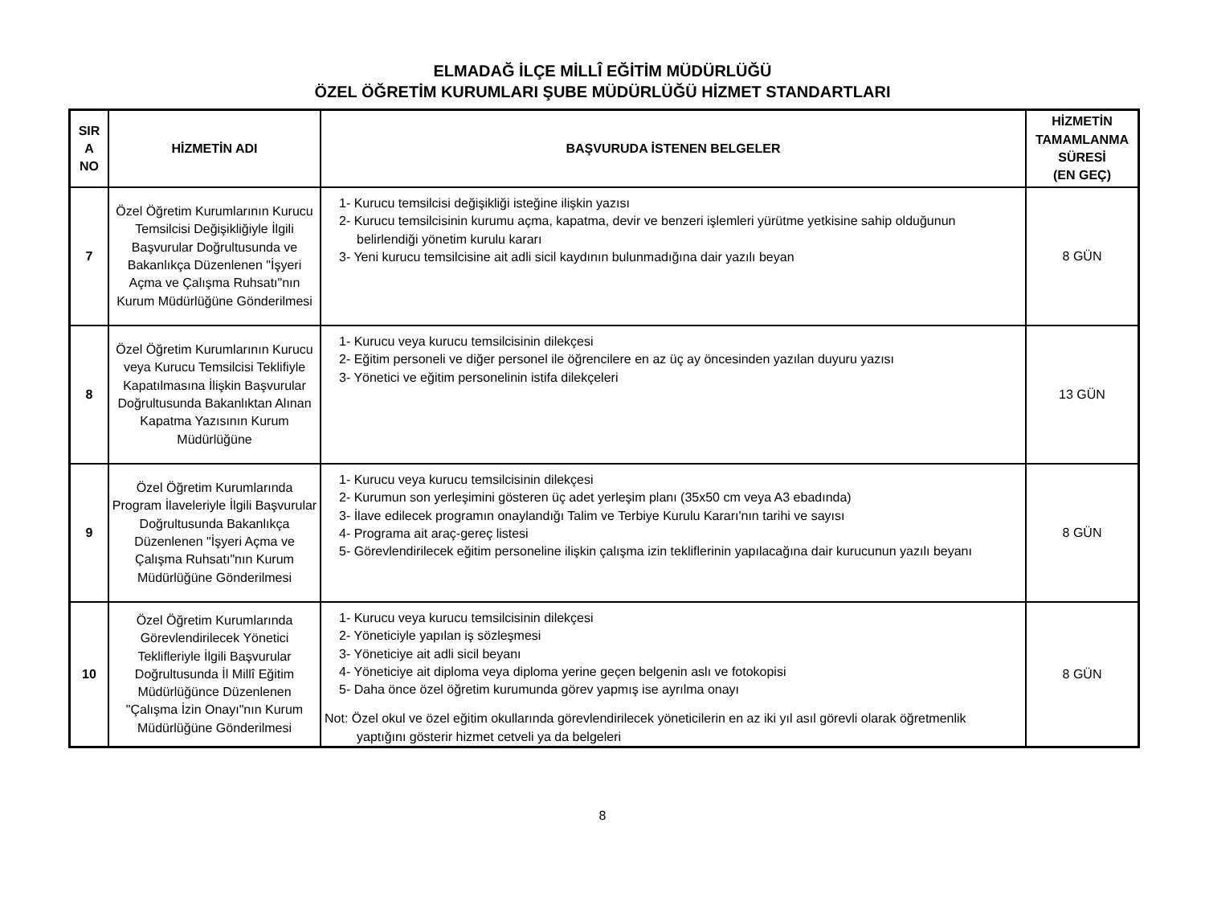ELMADAĞ İLÇE MİLLÎ EĞİTİM MÜDÜRLÜĞÜ
ÖZEL ÖĞRETİM KURUMLARI ŞUBE MÜDÜRLÜĞÜ HİZMET STANDARTLARI
| SIR A NO | HİZMETİN ADI | BAŞVURUDA İSTENEN BELGELER | HİZMETİN TAMAMLANMA SÜRESİ (EN GEÇ) |
| --- | --- | --- | --- |
| 7 | Özel Öğretim Kurumlarının Kurucu Temsilcisi Değişikliğiyle İlgili Başvurular Doğrultusunda ve Bakanlıkça Düzenlenen "İşyeri Açma ve Çalışma Ruhsatı"nın Kurum Müdürlüğüne Gönderilmesi | 1- Kurucu temsilcisi değişikliği isteğine ilişkin yazısı 2- Kurucu temsilcisinin kurumu açma, kapatma, devir ve benzeri işlemleri yürütme yetkisine sahip olduğunun belirlendiği yönetim kurulu kararı 3- Yeni kurucu temsilcisine ait adli sicil kaydının bulunmadığına dair yazılı beyan | 8 GÜN |
| 8 | Özel Öğretim Kurumlarının Kurucu veya Kurucu Temsilcisi Teklifiyle Kapatılmasına İlişkin Başvurular Doğrultusunda Bakanlıktan Alınan Kapatma Yazısının Kurum Müdürlüğüne | 1- Kurucu veya kurucu temsilcisinin dilekçesi 2- Eğitim personeli ve diğer personel ile öğrencilere en az üç ay öncesinden yazılan duyuru yazısı 3- Yönetici ve eğitim personelinin istifa dilekçeleri | 13 GÜN |
| 9 | Özel Öğretim Kurumlarında Program İlaveleriyle İlgili Başvurular Doğrultusunda Bakanlıkça Düzenlenen "İşyeri Açma ve Çalışma Ruhsatı"nın Kurum Müdürlüğüne Gönderilmesi | 1- Kurucu veya kurucu temsilcisinin dilekçesi 2- Kurumun son yerleşimini gösteren üç adet yerleşim planı (35x50 cm veya A3 ebadında) 3- İlave edilecek programın onaylandığı Talim ve Terbiye Kurulu Kararı'nın tarihi ve sayısı 4- Programa ait araç-gereç listesi 5- Görevlendirilecek eğitim personeline ilişkin çalışma izin tekliflerinin yapılacağına dair kurucunun yazılı beyanı | 8 GÜN |
| 10 | Özel Öğretim Kurumlarında Görevlendirilecek Yönetici Teklifleriyle İlgili Başvurular Doğrultusunda İl Millî Eğitim Müdürlüğünce Düzenlenen "Çalışma İzin Onayı"nın Kurum Müdürlüğüne Gönderilmesi | 1- Kurucu veya kurucu temsilcisinin dilekçesi 2- Yöneticiyle yapılan iş sözleşmesi 3- Yöneticiye ait adli sicil beyanı 4- Yöneticiye ait diploma veya diploma yerine geçen belgenin aslı ve fotokopisi 5- Daha önce özel öğretim kurumunda görev yapmış ise ayrılma onayı Not: Özel okul ve özel eğitim okullarında görevlendirilecek yöneticilerin en az iki yıl asıl görevli olarak öğretmenlik yaptığını gösterir hizmet cetveli ya da belgeleri | 8 GÜN |
8